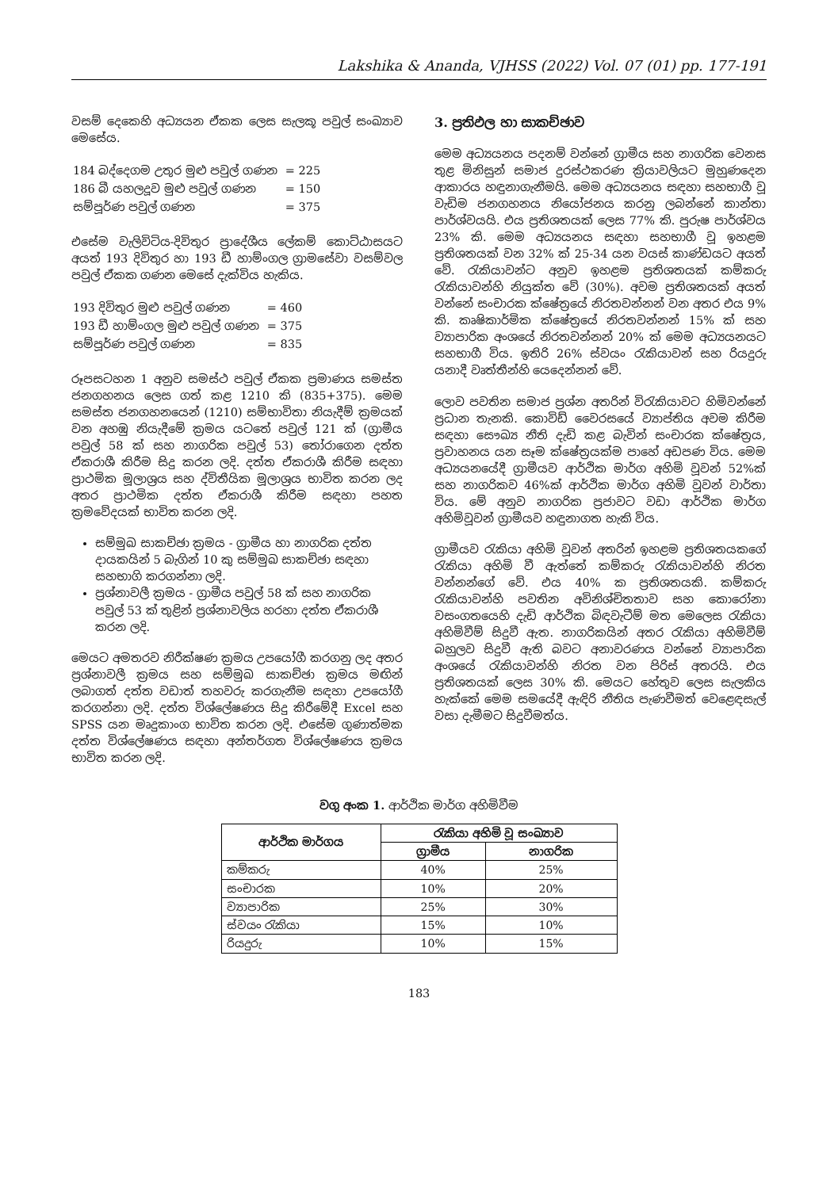Lakshika & Ananda, VJHSS (2022) Vol. 07 (01) pp. 177-191
වසම් දෙකෙහි අධ්‍යයන ඒකක ලෙස සැලකූ පවුල් සංඛ්‍යාව මෙසේය.
| 184 බද්දෙගම උතුර මුළු පවුල් ගණන | = 225 |
| 186 බී යහලදූව මුළු පවුල් ගණන | = 150 |
| සම්පූර්ණ පවුල් ගණන | = 375 |
එසේම වැලිවිටිය-දිවිතුර ප්‍රාදේශීය ලේකම් කොට්ඨාසයට අයත් 193 දිවිතුර හා 193 ඩී හාම්ංගල ග්‍රාමසේවා වසම්වල පවුල් ඒකක ගණන මෙසේ දැක්විය හැකිය.
| 193 දිවිතුර මුළු පවුල් ගණන | = 460 |
| 193 ඩී හාම්ංගල මුළු පවුල් ගණන | = 375 |
| සම්පූර්ණ පවුල් ගණන | = 835 |
රූපසටහන 1 අනුව සමස්ථ පවුල් ඒකක ප්‍රමාණය සමස්ත ජනගහනය ලෙස ගත් කළ 1210 කි (835+375). මෙම සමස්ත ජනගහනයෙන් (1210) සම්භාවිතා නියැදීම් ක්‍රමයක් වන අහඹු නියැදීමේ ක්‍රමය යටතේ පවුල් 121 ක් (ග්‍රාමීය පවුල් 58 ක් සහ නාගරික පවුල් 53) තෝරාගෙන දත්ත ඒකරාශී කිරීම සිදු කරන ලදි. දත්ත ඒකරාශී කිරීම සඳහා ප්‍රාථමික මූලාශ්‍රය සහ ද්විතීයික මූලාශ්‍රය භාවිත කරන ලද අතර ප්‍රාථමික දත්ත ඒකරාශී කිරීම සඳහා පහත ක්‍රමවේදයක් භාවිත කරන ලදි.
සම්මුඛ සාකච්ඡා ක්‍රමය - ග්‍රාමීය හා නාගරික දත්ත දායකයින් 5 බැගින් 10 කු සම්මුඛ සාකච්ඡා සඳහා සහභාගි කරගන්නා ලදි.
ප්‍රශ්නාවලී ක්‍රමය - ග්‍රාමීය පවුල් 58 ක් සහ නාගරික පවුල් 53 ක් තුළින් ප්‍රශ්නාවලිය හරහා දත්ත ඒකරාශී කරන ලදි.
මෙයට අමතරව නිරීක්ෂණ ක්‍රමය උපයෝගී කරගනු ලද අතර ප්‍රශ්නාවලී ක්‍රමය සහ සම්මුඛ සාකච්ඡා ක්‍රමය මඟින් ලබාගත් දත්ත වඩාත් තහවරු කරගැනීම සඳහා උපයෝගී කරගන්නා ලදි. දත්ත විශ්ලේෂණය සිදු කිරීමේදී Excel සහ SPSS යන මෘදුකාංග භාවිත කරන ලදි. එසේම ගුණාත්මක දත්ත විශ්ලේෂණය සඳහා අන්තර්ගත විශ්ලේෂණය ක්‍රමය භාවිත කරන ලදි.
3. ප්‍රතිඵල හා සාකච්ඡාව
මෙම අධ්‍යයනය පදනම් වන්නේ ග්‍රාමීය සහ නාගරික වෙනස තුළ මිනිසුන් සමාජ දුරස්ථකරණ ක්‍රියාවලියට මුහුණදෙන ආකාරය හඳුනාගැනීමයි. මෙම අධ්‍යයනය සඳහා සහභාගී වූ වැඩිම ජනගහනය නියෝජනය කරනු ලබන්නේ කාන්තා පාර්ශ්වයයි. එය ප්‍රතිශතයක් ලෙස 77% කි. පුරුෂ පාර්ශ්වය 23% කි. මෙම අධ්‍යයනය සඳහා සහභාගී වූ ඉහළම ප්‍රතිශතයක් වන 32% ක් 25-34 යන වයස් කාණ්ඩයට අයත් වේ. රැකියාවන්ට අනුව ඉහළම ප්‍රතිශතයක් කම්කරු රැකියාවන්හි නියුක්ත වේ (30%). අවම ප්‍රතිශතයක් අයත් වන්නේ සංචාරක ක්ෂේත්‍රයේ නිරතවන්නන් වන අතර එය 9% කි. කෘෂිකාර්මික ක්ෂේත්‍රයේ නිරතවන්නන් 15% ක් සහ ව්‍යාපාරික අංශයේ නිරතවන්නන් 20% ක් මෙම අධ්‍යයනයට සහභාගී විය. ඉතිරි 26% ස්වයං රැකියාවන් සහ රියදුරු යනාදී වෘත්තීන්හි යෙදෙන්නන් වේ.
ලොව පවතින සමාජ ප්‍රශ්න අතරින් විරැකියාවට හිමිවන්නේ ප්‍රධාන තැනකි. කොවිඩ් වෛරසයේ ව්‍යාප්තිය අවම කිරීම සඳහා සෞඛ්‍ය නීති දැඩි කළ බැවින් සංචාරක ක්ෂේත්‍රය, ප්‍රවාහනය යන සෑම ක්ෂේත්‍රයක්ම පාහේ අඩපණ විය. මෙම අධ්‍යයනයේදී ග්‍රාමීයව ආර්ථික මාර්ග අහිමි වූවන් 52%ක් සහ නාගරිකව 46%ක් ආර්ථික මාර්ග අහිමි වූවන් වාර්තා විය. මේ අනුව නාගරික ප්‍රජාවට වඩා ආර්ථික මාර්ග අහිමිවූවන් ග්‍රාමීයව හඳුනාගත හැකි විය.
ග්‍රාමීයව රැකියා අහිමි වූවන් අතරින් ඉහළම ප්‍රතිශතයකගේ රැකියා අහිමි වී ඇත්තේ කම්කරු රැකියාවන්හි නිරත වන්නන්ගේ වේ. එය 40% ක ප්‍රතිශතයකි. කම්කරු රැකියාවන්හි පවතින අවිනිශ්චිතතාව සහ කොරෝනා වසංගතයෙහි දැඩි ආර්ථික බිඳවැටීම් මත මෙලෙස රැකියා අහිමිවීම් සිදුවී ඇත. නාගරිකයින් අතර රැකියා අහිමිවීම් බහුලව සිදුවී ඇති බවට අනාවරණය වන්නේ ව්‍යාපාරික අංශයේ රැකියාවන්හි නිරත වන පිරිස් අතරයි. එය ප්‍රතිශතයක් ලෙස 30% කි. මෙයට හේතුව ලෙස සැලකිය හැක්කේ මෙම සමයේදී ඇඳිරි නීතිය පැණවීමත් වෙළෙඳසැල් වසා දැමීමට සිදුවීමත්ය.
වගු අංක 1. ආර්ථික මාර්ග අහිමිවීම
| ආර්ථික මාර්ගය | රැකියා අහිමි වූ සංඛ්‍යාව | |
| --- | --- | --- |
| | ග්‍රාමීය | නාගරික |
| කම්කරු | 40% | 25% |
| සංචාරක | 10% | 20% |
| ව්‍යාපාරික | 25% | 30% |
| ස්වයං රැකියා | 15% | 10% |
| රියදුරු | 10% | 15% |
183